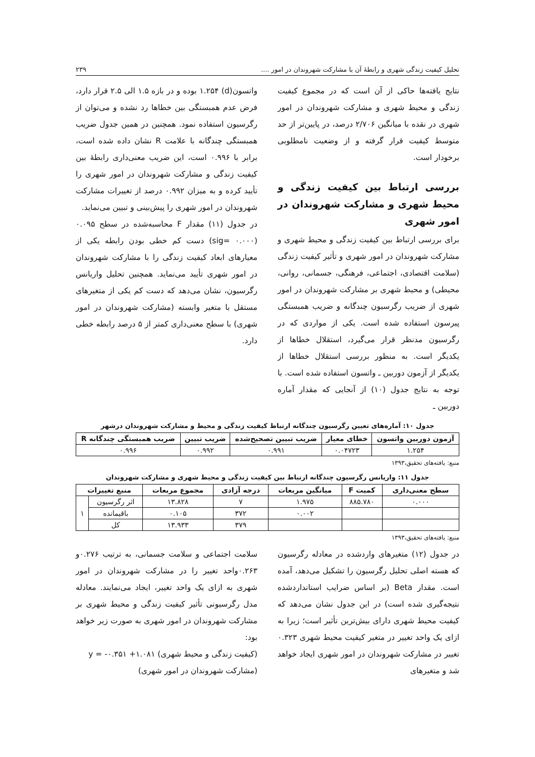تحلیل کیفیت زندگی شهری و رابطهٔ آن با مشارکت شهروندان در امور .... ۲۳۹
نتایج یافته‌ها حاکی از آن است که در مجموع کیفیت زندگی و محیط شهری و مشارکت شهروندان در امور شهری در نقده با میانگین ۲/۷۰۶ درصد، در پایین‌تر از حد متوسط کیفیت قرار گرفته و از وضعیت نامطلوبی برخودار است.
بررسی ارتباط بین کیفیت زندگی و محیط شهری و مشارکت شهروندان در امور شهری
برای بررسی ارتباط بین کیفیت زندگی و محیط شهری و مشارکت شهروندان در امور شهری و تأثیر کیفیت زندگی (سلامت اقتصادی، اجتماعی، فرهنگی، جسمانی، روانی، محیطی) و محیط شهری بر مشارکت شهروندان در امور شهری از ضریب رگرسیون چندگانه و ضریب همبستگی پیرسون استفاده شده است. یکی از مواردی که در رگرسیون مدنظر قرار می‌گیرد، استقلال خطاها از یکدیگر است. به منظور بررسی استقلال خطاها از یکدیگر از آزمون دوربین ـ واتسون استفاده شده است. با توجه به نتایج جدول (۱۰) از آنجایی که مقدار آماره دوربین ـ
واتسون(d) ۱.۲۵۴ بوده و در بازه ۱.۵ الی ۲.۵ قرار دارد، فرض عدم همبستگی بین خطاها رد نشده و می‌توان از رگرسیون استفاده نمود. همچنین در همین جدول ضریب همبستگی چندگانه با علامت R نشان داده شده است، برابر با ۰.۹۹۶ است، این ضریب معنی‌داری رابطهٔ بین کیفیت زندگی و مشارکت شهروندان در امور شهری را تأیید کرده و به میزان ۰.۹۹۲ درصد از تغییرات مشارکت شهروندان در امور شهری را پیش‌بینی و تبیین می‌نماید.
در جدول (۱۱) مقدار F محاسبه‌شده در سطح ۰.۰۹۵ (sig= ۰.۰۰۰) دست کم خطی بودن رابطه یکی از معیارهای ابعاد کیفیت زندگی را با مشارکت شهروندان در امور شهری تأیید می‌نماید. همچنین تحلیل واریانس رگرسیون، نشان می‌دهد که دست کم یکی از متغیرهای مستقل با متغیر وابسته (مشارکت شهروندان در امور شهری) با سطح معنی‌داری کمتر از ۵ درصد رابطه خطی دارد.
جدول ۱۰: آماره‌های تعیین رگرسیون چندگانه ارتباط کیفیت زندگی و محیط و مشارکت شهروندان درشهر
| آزمون دوربین واتسون | خطای معیار | ضریب تبیین تصحیح‌شده | ضریب تبیین | ضریب همبستگی چندگانه R |
| --- | --- | --- | --- | --- |
| ۱.۲۵۴ | ۰.۰۴۷۲۳ | ۰.۹۹۱ | ۰.۹۹۲ | ۰.۹۹۶ |
منبع: یافته‌های تحقیق،۱۳۹۳
جدول ۱۱: واریانس رگرسیون چندگانه ارتباط بین کیفیت زندگی و محیط شهری و مشارکت شهروندان
| سطح معنی‌داری | کمیت F | میانگین مربعات | درجه آزادی | مجموع مربعات | منبع تغییرات | |
| --- | --- | --- | --- | --- | --- | --- |
| ۰.۰۰۰ | ۸۸۵.۷۸۰ | ۱.۹۷۵ | ۷ | ۱۳.۸۲۸ | اثر رگرسیون | ۱ |
| | | ۰.۰۰۲ | ۳۷۲ | ۰.۱۰۵ | باقیمانده | |
| | | | ۳۷۹ | ۱۳.۹۳۳ | کل | |
منبع: یافته‌های تحقیق،۱۳۹۳
در جدول (۱۲) متغیرهای واردشده در معادله رگرسیون که هسته اصلی تحلیل رگرسیون را تشکیل می‌دهد، آمده است. مقدار Beta (بر اساس ضرایب استانداردشده نتیجه‌گیری شده است) در این جدول نشان می‌دهد که کیفیت محیط شهری دارای بیش‌ترین تأثیر است؛ زیرا به ازای یک واحد تغییر در متغیر کیفیت محیط شهری ۰.۳۲۳ تغییر در مشارکت شهروندان در امور شهری ایجاد خواهد شد و متغیرهای
سلامت اجتماعی و سلامت جسمانی، به ترتیب ۰.۲۷۶و ۰.۲۶۳واحد تغییر را در مشارکت شهروندان در امور شهری به ازای یک واحد تغییر، ایجاد می‌نمایند. معادله مدل رگرسیونی تأثیر کیفیت زندگی و محیط شهری بر مشارکت شهروندان در امور شهری به صورت زیر خواهد بود:
(کیفیت زندگی و محیط شهری) ۱.۰۸۱+ ۰.۳۵۱- = y
(مشارکت شهروندان در امور شهری)